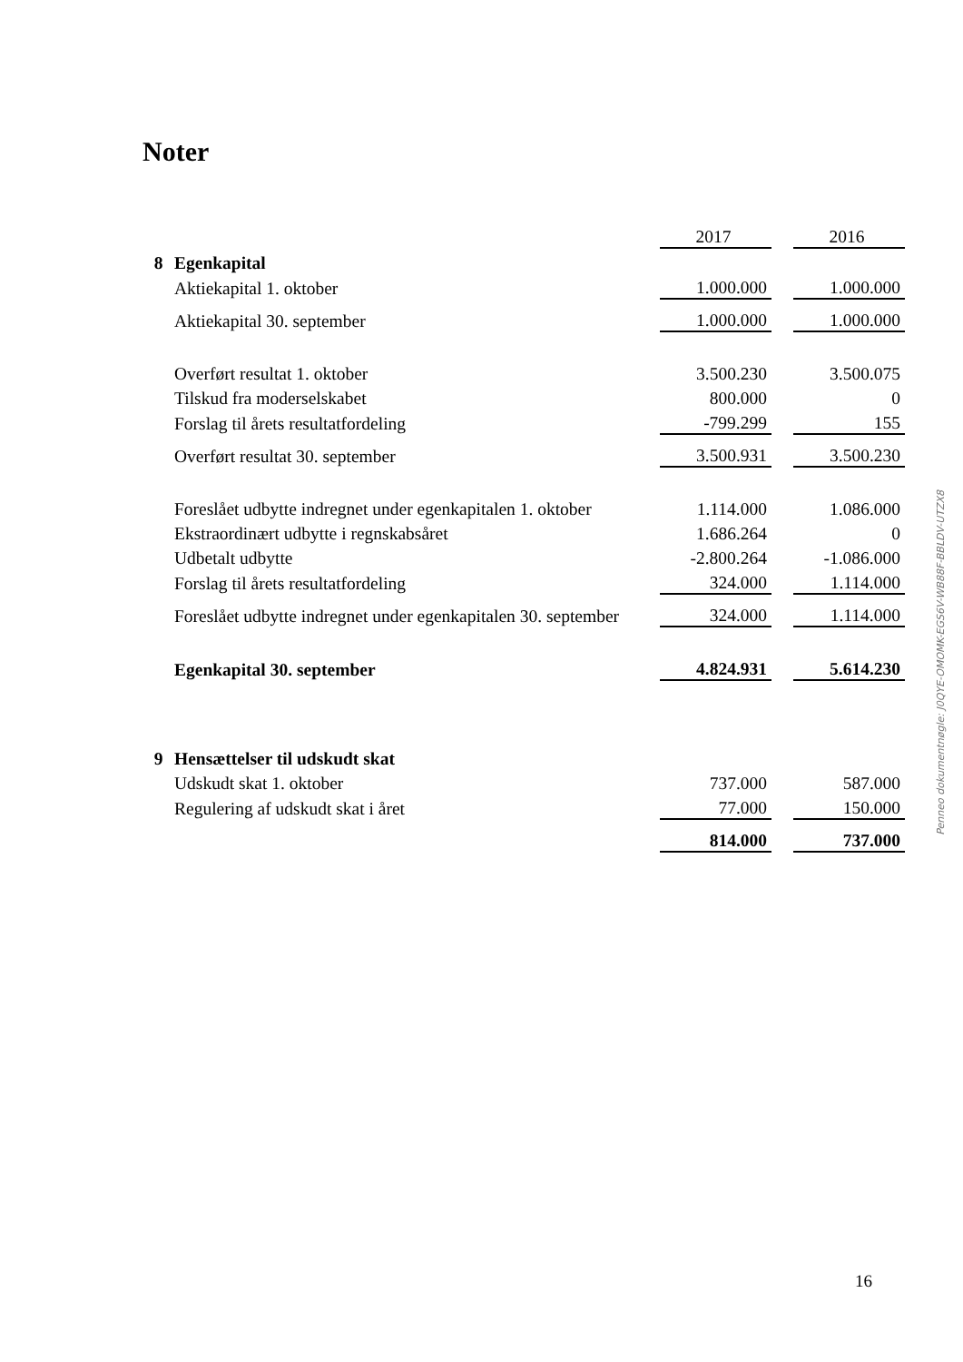Noter
| | | 2017 | | 2016 |
| 8 | Egenkapital | | | |
| | Aktiekapital 1. oktober | 1.000.000 | | 1.000.000 |
| | Aktiekapital 30. september | 1.000.000 | | 1.000.000 |
| | Overført resultat 1. oktober | 3.500.230 | | 3.500.075 |
| | Tilskud fra moderselskabet | 800.000 | | 0 |
| | Forslag til årets resultatfordeling | -799.299 | | 155 |
| | Overført resultat 30. september | 3.500.931 | | 3.500.230 |
| | Foreslået udbytte indregnet under egenkapitalen 1. oktober | 1.114.000 | | 1.086.000 |
| | Ekstraordinært udbytte i regnskabsåret | 1.686.264 | | 0 |
| | Udbetalt udbytte | -2.800.264 | | -1.086.000 |
| | Forslag til årets resultatfordeling | 324.000 | | 1.114.000 |
| | Foreslået udbytte indregnet under egenkapitalen 30. september | 324.000 | | 1.114.000 |
| | Egenkapital 30. september | 4.824.931 | | 5.614.230 |
| 9 | Hensættelser til udskudt skat | | | |
| | Udskudt skat 1. oktober | 737.000 | | 587.000 |
| | Regulering af udskudt skat i året | 77.000 | | 150.000 |
| | | 814.000 | | 737.000 |
Penneo dokumentnøgle: J0QYE-OMOMK-EGS6V-WB88F-BBLDV-UTZX8
16